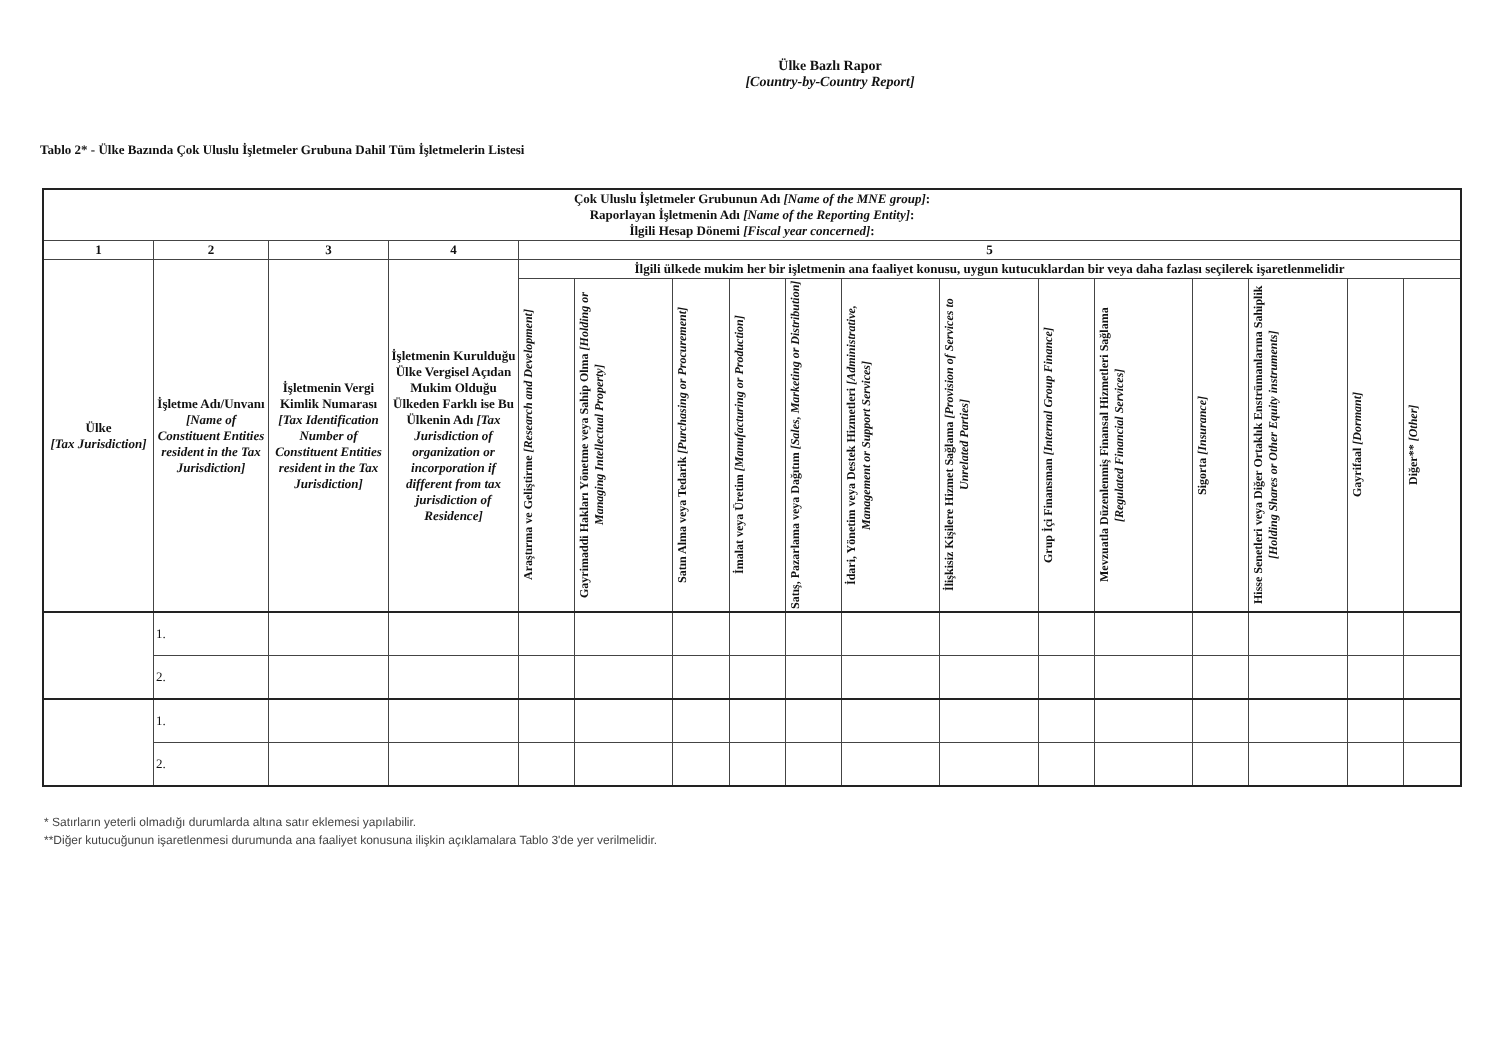Ülke Bazlı Rapor
[Country-by-Country Report]
Tablo 2* - Ülke Bazında Çok Uluslu İşletmeler Grubuna Dahil Tüm İşletmelerin Listesi
| Çok Uluslu İşletmeler Grubunun Adı [Name of the MNE group] : Raporlayan İşletmenin Adı [Name of the Reporting Entity] : İlgili Hesap Dönemi [Fiscal year concerned] : | | | | | | | | | | | | | | | | |
| --- | --- | --- | --- | --- | --- | --- | --- | --- | --- | --- | --- | --- | --- | --- | --- | --- |
| 1 | 2 | 3 | 4 | 5 | | | | | | | | | | | | |
| Ülke [Tax Jurisdiction] | İşletme Adı/Unvanı [Name of Constituent Entities resident in the Tax Jurisdiction] | İşletmenin Vergi Kimlik Numarası [Tax Identification Number of Constituent Entities resident in the Tax Jurisdiction] | İşletmenin Kuruldu­ğu Ülke Vergisel Açıdan Mukim Olduğu Ülkeden Farklı ise Bu Ülkenin Adı [Tax Jurisdiction of organization or incorporation if different from tax jurisdiction of Residence] | İlgili ülkede mukim her bir işletmenin ana faaliyet konusu, uygun kutucuklardan bir veya daha fazlası seçilerek işaretlenmelidir | | | | | | | | | | | | |
| | | | | Araştırma ve Geliştirme [Research and Development] | Gayrimaddi Hakları Yönetme veya Sahip Olma [Holding or Managing Intellectual Property] | Satın Alma veya Tedarik [Purchasing or Procurement] | İmalat veya Üretim [Manufacturing or Production] | Satış, Pazarlama veya Dağıtım [Sales, Marketing or Distribution] | İdari, Yönetim veya Destek Hizmetleri [Administrative, Management or Support Services] | İlişkisiz Kişilere Hizmet Sağlama [Provision of Services to Unrelated Parties] | Grup İçi Finansman [Internal Group Finance] | Mevzuatla Düzenlenmiş Finansal Hizmetleri Sağlama [Regulated Financial Services] | Sigorta [Insurance] | Hisse Senetleri veya Diğer Ortaklık Enstrümanlarına Sahiplik [Holding Shares or Other Equity instruments] | Gayrifaal [Dormant] | Diğer** [Other] |
| | 1. | | | | | | | | | | | | | | | |
| | 2. | | | | | | | | | | | | | | | |
| | 1. | | | | | | | | | | | | | | | |
| | 2. | | | | | | | | | | | | | | | |
* Satırların yeterli olmadığı durumlarda altına satır eklemesi yapılabilir.
**Diğer kutucuğunun işaretlenmesi durumunda ana faaliyet konusuna ilişkin açıklamalara Tablo 3'de yer verilmelidir.